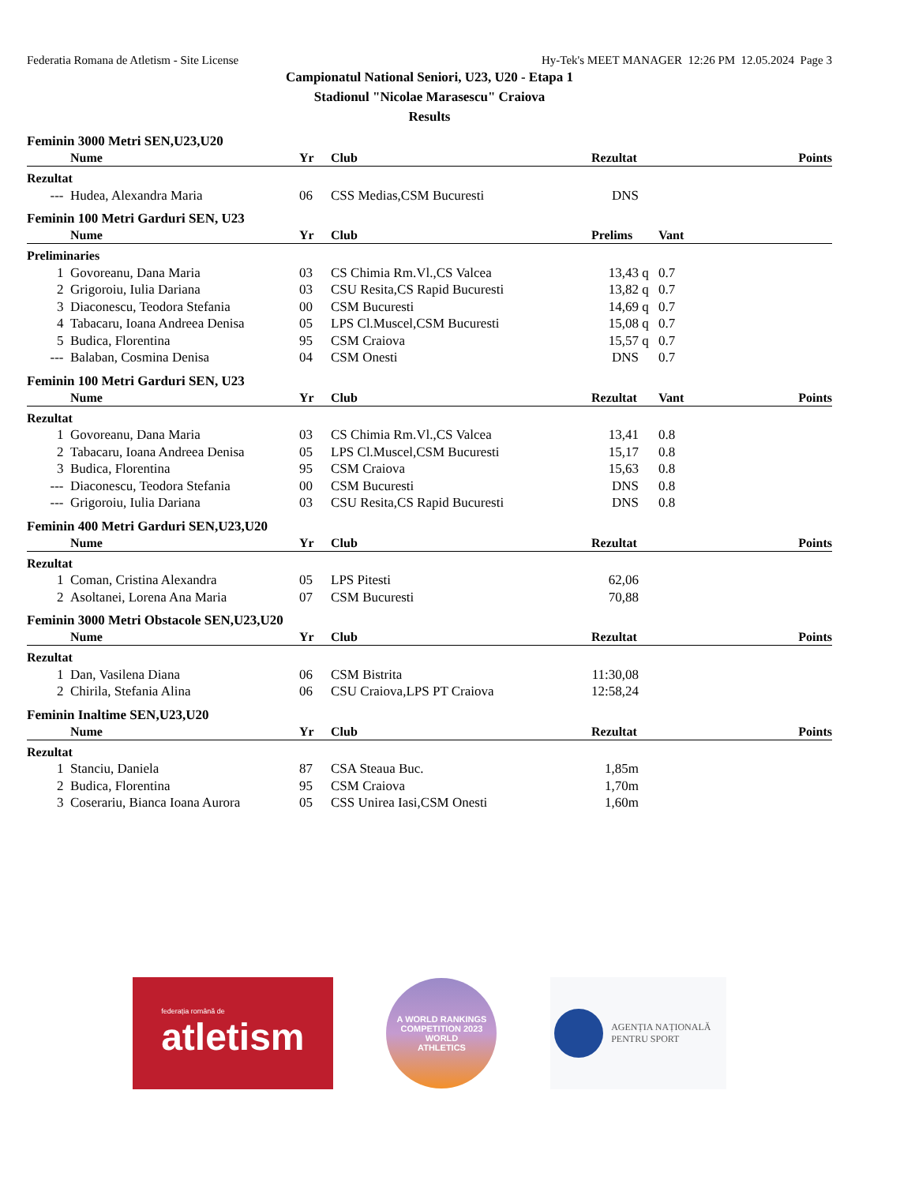Federatia Romana de Atletism - Site License Hy-Tek's MEET MANAGER 12:26 PM 12.05.2024 Page 3
Campionatul National Seniori, U23, U20 - Etapa 1
Stadionul "Nicolae Marasescu" Craiova
Results
Feminin 3000 Metri SEN,U23,U20
| | Nume | Yr | Club | Rezultat | | | Points |
| --- | --- | --- | --- | --- | --- | --- | --- |
| Rezultat | | | | | | | |
| --- | Hudea, Alexandra Maria | 06 | CSS Medias,CSM Bucuresti | DNS | | | |
Feminin 100 Metri Garduri SEN, U23
| | Nume | Yr | Club | Prelims | | Vant | |
| --- | --- | --- | --- | --- | --- | --- | --- |
| Preliminaries | | | | | | | |
| 1 | Govoreanu, Dana Maria | 03 | CS Chimia Rm.Vl.,CS Valcea | 13,43 | q | 0.7 | |
| 2 | Grigoroiu, Iulia Dariana | 03 | CSU Resita,CS Rapid Bucuresti | 13,82 | q | 0.7 | |
| 3 | Diaconescu, Teodora Stefania | 00 | CSM Bucuresti | 14,69 | q | 0.7 | |
| 4 | Tabacaru, Ioana Andreea Denisa | 05 | LPS Cl.Muscel,CSM Bucuresti | 15,08 | q | 0.7 | |
| 5 | Budica, Florentina | 95 | CSM Craiova | 15,57 | q | 0.7 | |
| --- | Balaban, Cosmina Denisa | 04 | CSM Onesti | DNS | | 0.7 | |
Feminin 100 Metri Garduri SEN, U23
| | Nume | Yr | Club | Rezultat | | Vant | Points |
| --- | --- | --- | --- | --- | --- | --- | --- |
| Rezultat | | | | | | | |
| 1 | Govoreanu, Dana Maria | 03 | CS Chimia Rm.Vl.,CS Valcea | 13,41 | | 0.8 | |
| 2 | Tabacaru, Ioana Andreea Denisa | 05 | LPS Cl.Muscel,CSM Bucuresti | 15,17 | | 0.8 | |
| 3 | Budica, Florentina | 95 | CSM Craiova | 15,63 | | 0.8 | |
| --- | Diaconescu, Teodora Stefania | 00 | CSM Bucuresti | DNS | | 0.8 | |
| --- | Grigoroiu, Iulia Dariana | 03 | CSU Resita,CS Rapid Bucuresti | DNS | | 0.8 | |
Feminin 400 Metri Garduri SEN,U23,U20
| | Nume | Yr | Club | Rezultat | | | Points |
| --- | --- | --- | --- | --- | --- | --- | --- |
| Rezultat | | | | | | | |
| 1 | Coman, Cristina Alexandra | 05 | LPS Pitesti | 62,06 | | | |
| 2 | Asoltanei, Lorena Ana Maria | 07 | CSM Bucuresti | 70,88 | | | |
Feminin 3000 Metri Obstacole SEN,U23,U20
| | Nume | Yr | Club | Rezultat | | | Points |
| --- | --- | --- | --- | --- | --- | --- | --- |
| Rezultat | | | | | | | |
| 1 | Dan, Vasilena Diana | 06 | CSM Bistrita | 11:30,08 | | | |
| 2 | Chirila, Stefania Alina | 06 | CSU Craiova,LPS PT Craiova | 12:58,24 | | | |
Feminin Inaltime SEN,U23,U20
| | Nume | Yr | Club | Rezultat | | | Points |
| --- | --- | --- | --- | --- | --- | --- | --- |
| Rezultat | | | | | | | |
| 1 | Stanciu, Daniela | 87 | CSA Steaua Buc. | 1,85m | | | |
| 2 | Budica, Florentina | 95 | CSM Craiova | 1,70m | | | |
| 3 | Coserariu, Bianca Ioana Aurora | 05 | CSS Unirea Iasi,CSM Onesti | 1,60m | | | |
federația română de
atletism
A WORLD RANKINGS COMPETITION 2023
WORLD
ATHLETICS
AGENȚIA NAȚIONALĂ
PENTRU SPORT